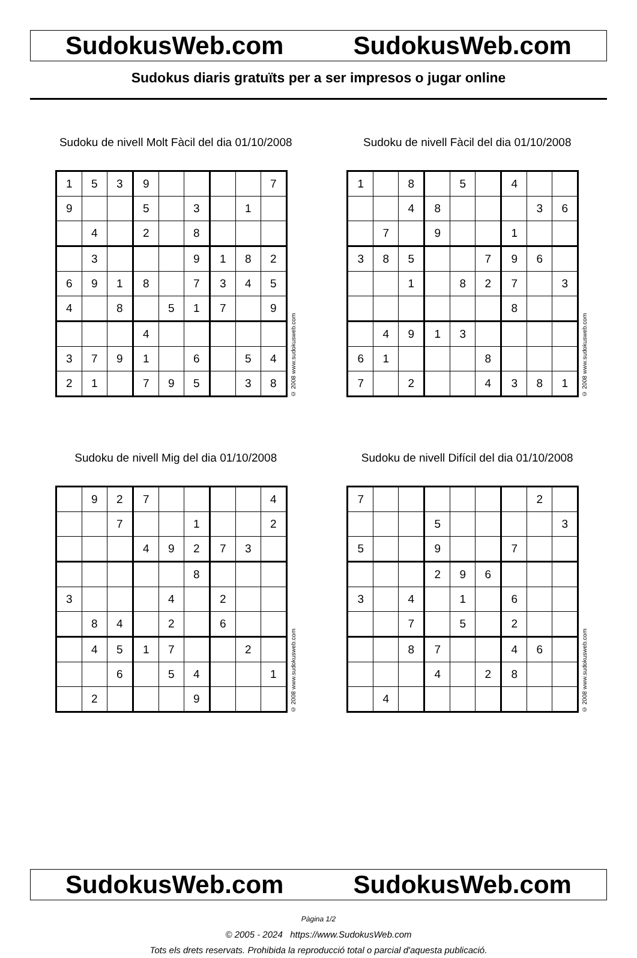SudokusWeb.com SudokusWeb.com
Sudokus diaris gratuïts per a ser impresos o jugar online
Sudoku de nivell Molt Fàcil del dia 01/10/2008
| 1 | 5 | 3 | 9 | | | | | 7 |
| 9 | | | 5 | | 3 | | 1 | |
| | 4 | | 2 | | 8 | | | |
| | 3 | | | | 9 | 1 | 8 | 2 |
| 6 | 9 | 1 | 8 | | 7 | 3 | 4 | 5 |
| 4 | | 8 | | 5 | 1 | 7 | | 9 |
| | | | 4 | | | | | |
| 3 | 7 | 9 | 1 | | 6 | | 5 | 4 |
| 2 | 1 | | 7 | 9 | 5 | | 3 | 8 |
© 2008 www.sudokusweb.com
Sudoku de nivell Fàcil del dia 01/10/2008
| 1 | | 8 | | 5 | | 4 | | |
| | | 4 | 8 | | | | 3 | 6 |
| | 7 | | 9 | | | 1 | | |
| 3 | 8 | 5 | | | 7 | 9 | 6 | |
| | | 1 | | 8 | 2 | 7 | | 3 |
| | | | | | | 8 | | |
| | 4 | 9 | 1 | 3 | | | | |
| 6 | 1 | | | | 8 | | | |
| 7 | | 2 | | | 4 | 3 | 8 | 1 |
© 2008 www.sudokusweb.com
Sudoku de nivell Mig del dia 01/10/2008
| | 9 | 2 | 7 | | | | | 4 |
| | | 7 | | | 1 | | | 2 |
| | | | 4 | 9 | 2 | 7 | 3 | |
| | | | | | 8 | | | |
| 3 | | | | 4 | | 2 | | |
| | 8 | 4 | | 2 | | 6 | | |
| | 4 | 5 | 1 | 7 | | | 2 | |
| | | 6 | | 5 | 4 | | | 1 |
| | 2 | | | | 9 | | | |
© 2008 www.sudokusweb.com
Sudoku de nivell Difícil del dia 01/10/2008
| 7 | | | | | | | 2 | |
| | | | 5 | | | | | 3 |
| 5 | | | 9 | | | 7 | | |
| | | | 2 | 9 | 6 | | | |
| 3 | | 4 | | 1 | | 6 | | |
| | | 7 | | 5 | | 2 | | |
| | | 8 | 7 | | | 4 | 6 | |
| | | | 4 | | 2 | 8 | | |
| | 4 | | | | | | | |
© 2008 www.sudokusweb.com
SudokusWeb.com SudokusWeb.com
Pàgina 1/2
© 2005 - 2024 https://www.SudokusWeb.com
Tots els drets reservats. Prohibida la reproducció total o parcial d'aquesta publicació.